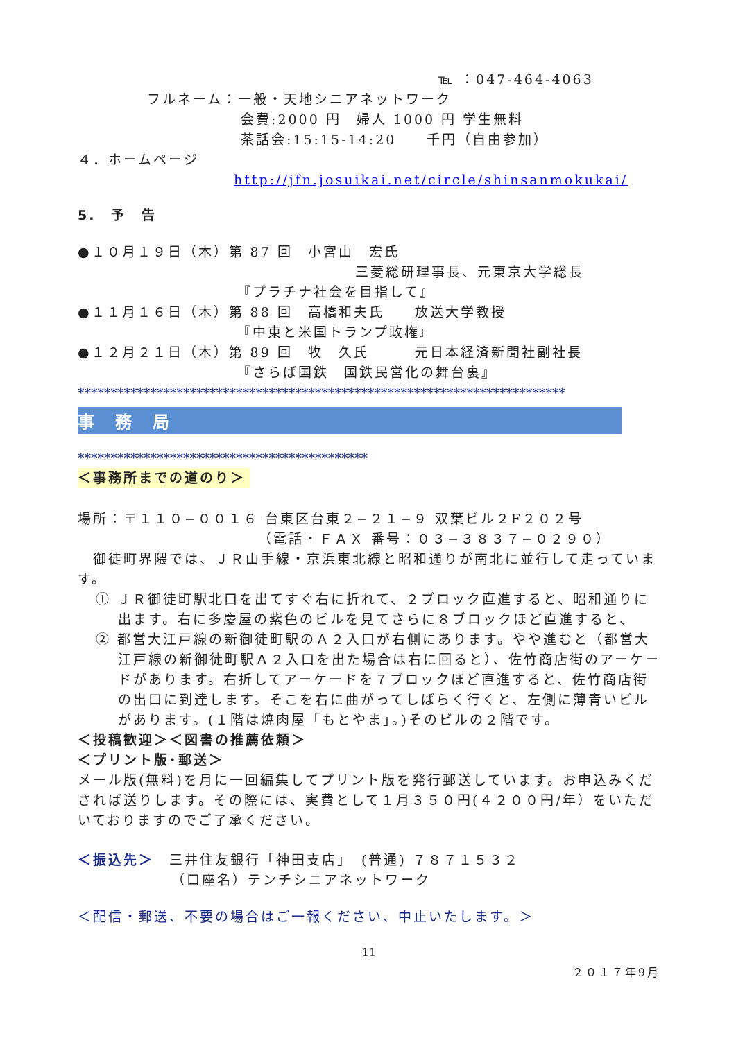℡ ：047-464-4063
フルネーム：一般・天地シニアネットワーク
会費:2000 円　婦人 1000 円 学生無料
茶話会:15:15-14:20　　千円（自由参加）
４．ホームページ
http://jfn.josuikai.net/circle/shinsanmokukai/
5.　予　告
●１０月１９日（木）第 87 回　小宮山　宏氏
三菱総研理事長、元東京大学総長
『プラチナ社会を目指して』
●１１月１６日（木）第 88 回　高橋和夫氏　　放送大学教授
『中東と米国トランプ政権』
●１２月２１日（木）第 89 回　牧　久氏　　　元日本経済新聞社副社長
『さらば国鉄　国鉄民営化の舞台裏』
**************************************************************************
事　務　局
********************************************
＜事務所までの道のり＞
場所：〒１１０−００１６ 台東区台東２−２１−９ 双葉ビル２F２０２号
（電話・ＦＡＸ 番号：０３−３８３７−０２９０）
　御徒町界隈では、ＪＲ山手線・京浜東北線と昭和通りが南北に並行して走っています。
① ＪＲ御徒町駅北口を出てすぐ右に折れて、２ブロック直進すると、昭和通りに出ます。右に多慶屋の紫色のビルを見てさらに８ブロックほど直進すると、
② 都営大江戸線の新御徒町駅のＡ２入口が右側にあります。やや進むと（都営大江戸線の新御徒町駅Ａ２入口を出た場合は右に回ると）、佐竹商店街のアーケードがあります。右折してアーケードを７ブロックほど直進すると、佐竹商店街の出口に到達します。そこを右に曲がってしばらく行くと、左側に薄青いビルがあります。(１階は焼肉屋「もとやま」。)そのビルの２階です。
＜投稿歓迎＞＜図書の推薦依頼＞
＜プリント版･郵送＞
メール版(無料)を月に一回編集してプリント版を発行郵送しています。お申込みくだされば送りします。その際には、実費として１月３５０円(４２００円/年）をいただいておりますのでご了承ください。
＜振込先＞　三井住友銀行「神田支店」　(普通) ７８７１５３２
（口座名）テンチシニアネットワーク
＜配信・郵送、不要の場合はご一報ください、中止いたします。＞
11
２０１７年9月